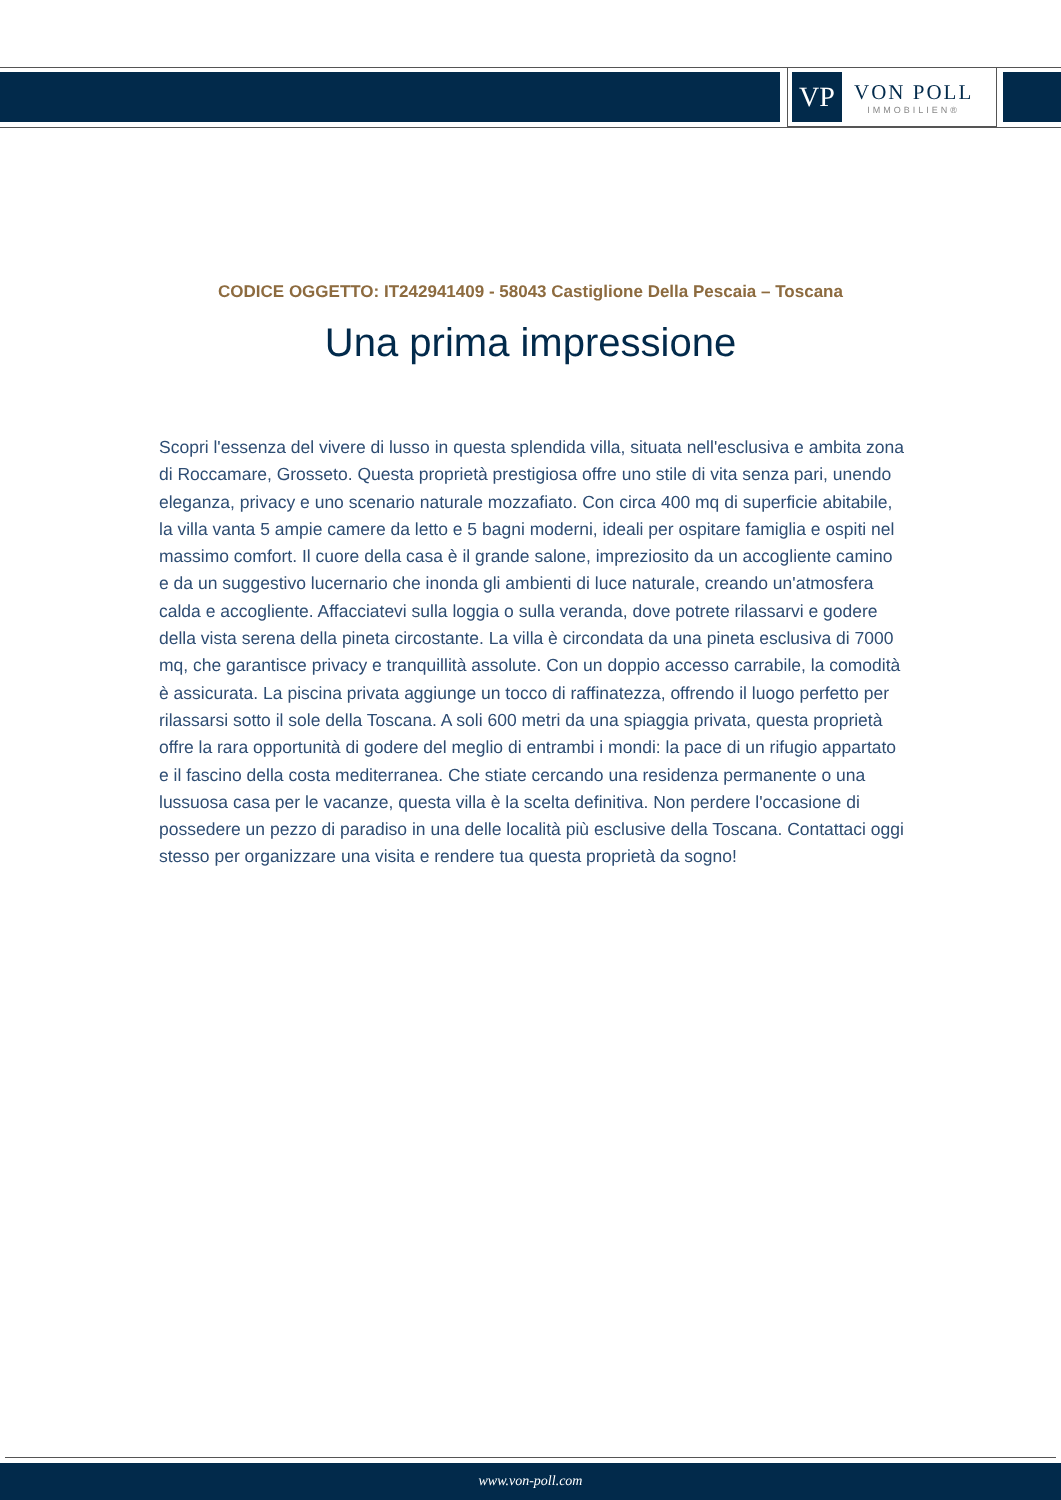VP
VON POLL
IMMOBILIEN®
CODICE OGGETTO: IT242941409 - 58043 Castiglione Della Pescaia – Toscana
Una prima impressione
Scopri l'essenza del vivere di lusso in questa splendida villa, situata nell'esclusiva e ambita zona di Roccamare, Grosseto. Questa proprietà prestigiosa offre uno stile di vita senza pari, unendo eleganza, privacy e uno scenario naturale mozzafiato. Con circa 400 mq di superficie abitabile, la villa vanta 5 ampie camere da letto e 5 bagni moderni, ideali per ospitare famiglia e ospiti nel massimo comfort. Il cuore della casa è il grande salone, impreziosito da un accogliente camino e da un suggestivo lucernario che inonda gli ambienti di luce naturale, creando un'atmosfera calda e accogliente. Affacciatevi sulla loggia o sulla veranda, dove potrete rilassarvi e godere della vista serena della pineta circostante. La villa è circondata da una pineta esclusiva di 7000 mq, che garantisce privacy e tranquillità assolute. Con un doppio accesso carrabile, la comodità è assicurata. La piscina privata aggiunge un tocco di raffinatezza, offrendo il luogo perfetto per rilassarsi sotto il sole della Toscana. A soli 600 metri da una spiaggia privata, questa proprietà offre la rara opportunità di godere del meglio di entrambi i mondi: la pace di un rifugio appartato e il fascino della costa mediterranea. Che stiate cercando una residenza permanente o una lussuosa casa per le vacanze, questa villa è la scelta definitiva. Non perdere l'occasione di possedere un pezzo di paradiso in una delle località più esclusive della Toscana. Contattaci oggi stesso per organizzare una visita e rendere tua questa proprietà da sogno!
www.von-poll.com